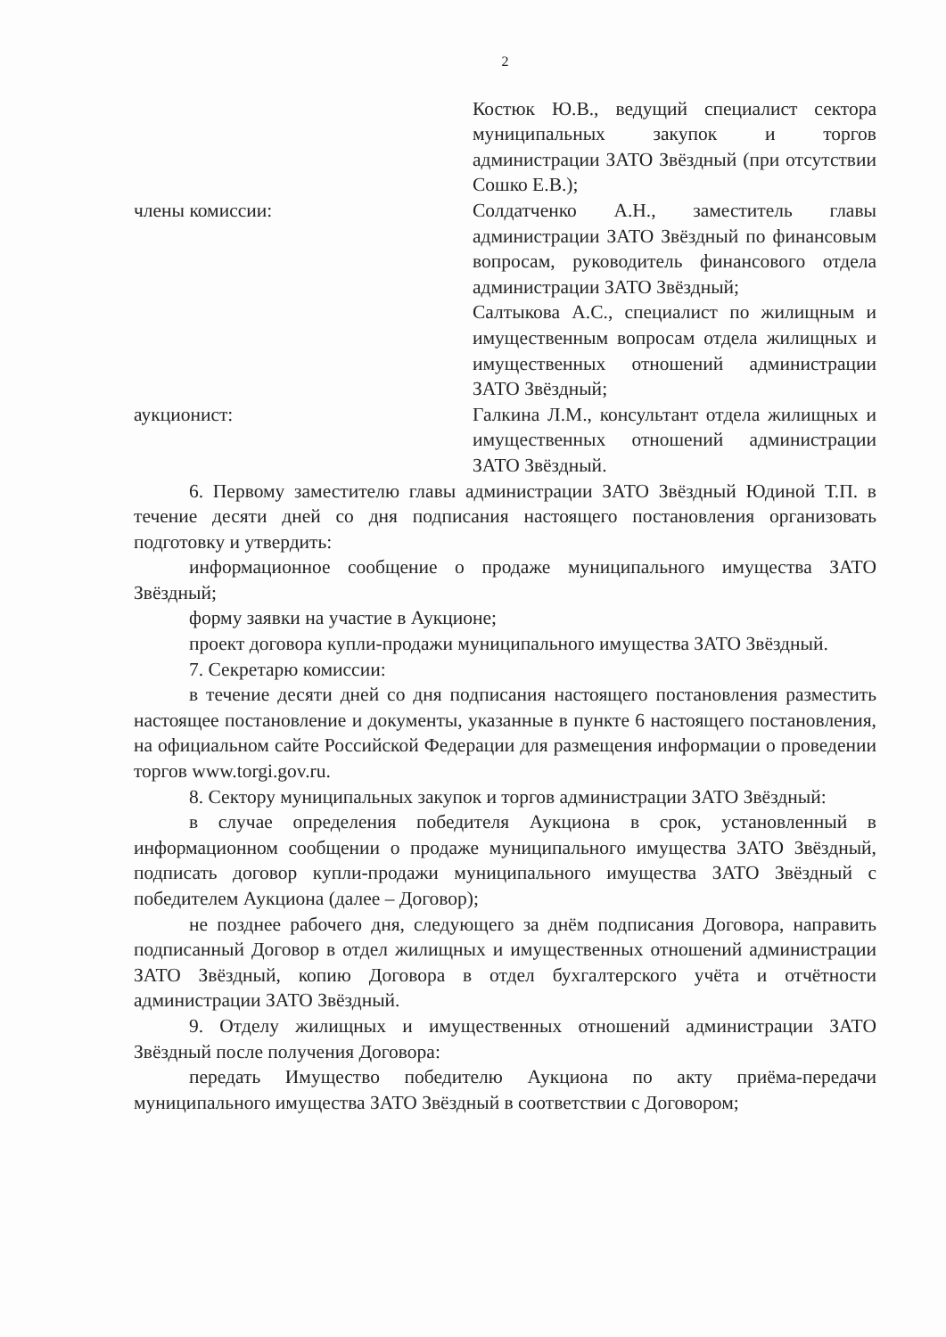2
Костюк Ю.В., ведущий специалист сектора муниципальных закупок и торгов администрации ЗАТО Звёздный (при отсутствии Сошко Е.В.);
члены комиссии: Солдатченко А.Н., заместитель главы администрации ЗАТО Звёздный по финансовым вопросам, руководитель финансового отдела администрации ЗАТО Звёздный;
Салтыкова А.С., специалист по жилищным и имущественным вопросам отдела жилищных и имущественных отношений администрации ЗАТО Звёздный;
аукционист: Галкина Л.М., консультант отдела жилищных и имущественных отношений администрации ЗАТО Звёздный.
6. Первому заместителю главы администрации ЗАТО Звёздный Юдиной Т.П. в течение десяти дней со дня подписания настоящего постановления организовать подготовку и утвердить:
информационное сообщение о продаже муниципального имущества ЗАТО Звёздный;
форму заявки на участие в Аукционе;
проект договора купли-продажи муниципального имущества ЗАТО Звёздный.
7. Секретарю комиссии:
в течение десяти дней со дня подписания настоящего постановления разместить настоящее постановление и документы, указанные в пункте 6 настоящего постановления, на официальном сайте Российской Федерации для размещения информации о проведении торгов www.torgi.gov.ru.
8. Сектору муниципальных закупок и торгов администрации ЗАТО Звёздный:
в случае определения победителя Аукциона в срок, установленный в информационном сообщении о продаже муниципального имущества ЗАТО Звёздный, подписать договор купли-продажи муниципального имущества ЗАТО Звёздный с победителем Аукциона (далее – Договор);
не позднее рабочего дня, следующего за днём подписания Договора, направить подписанный Договор в отдел жилищных и имущественных отношений администрации ЗАТО Звёздный, копию Договора в отдел бухгалтерского учёта и отчётности администрации ЗАТО Звёздный.
9. Отделу жилищных и имущественных отношений администрации ЗАТО Звёздный после получения Договора:
передать Имущество победителю Аукциона по акту приёма-передачи муниципального имущества ЗАТО Звёздный в соответствии с Договором;